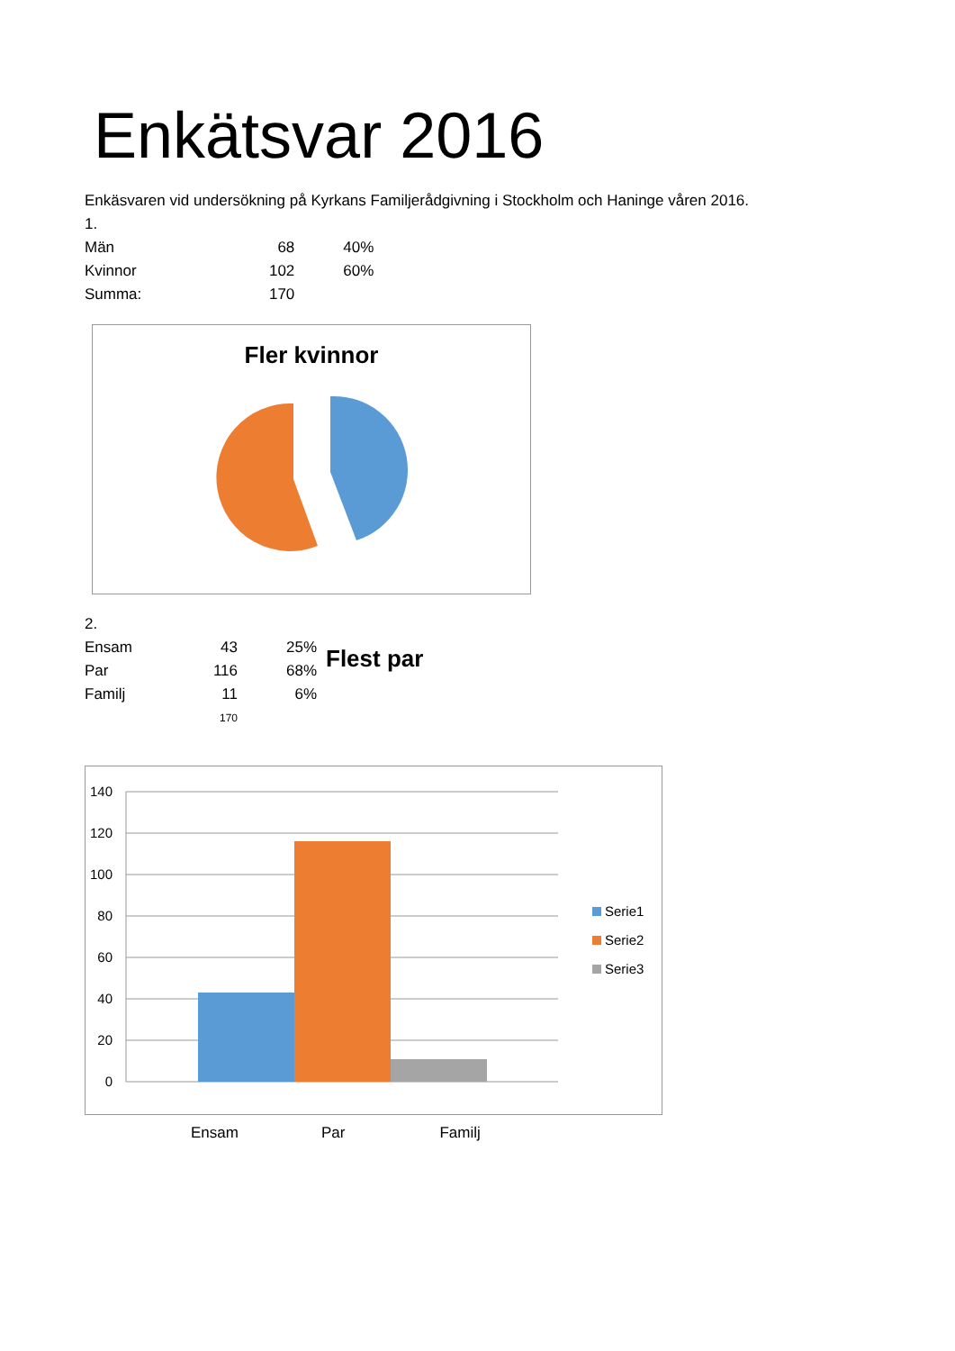Enkätsvar 2016
Enkäsvaren vid undersökning på Kyrkans Familjerådgivning i Stockholm och Haninge våren 2016.
1.
| Män | 68 | 40% |
| Kvinnor | 102 | 60% |
| Summa: | 170 | |
Fler kvinnor
2.
| Ensam | 43 | 25% |
| Par | 116 | 68% |
| Familj | 11 | 6% |
| | 170 | |
Flest par
140
120
100
80
60
40
20
0
Serie1
Serie2
Serie3
Ensam Par Familj